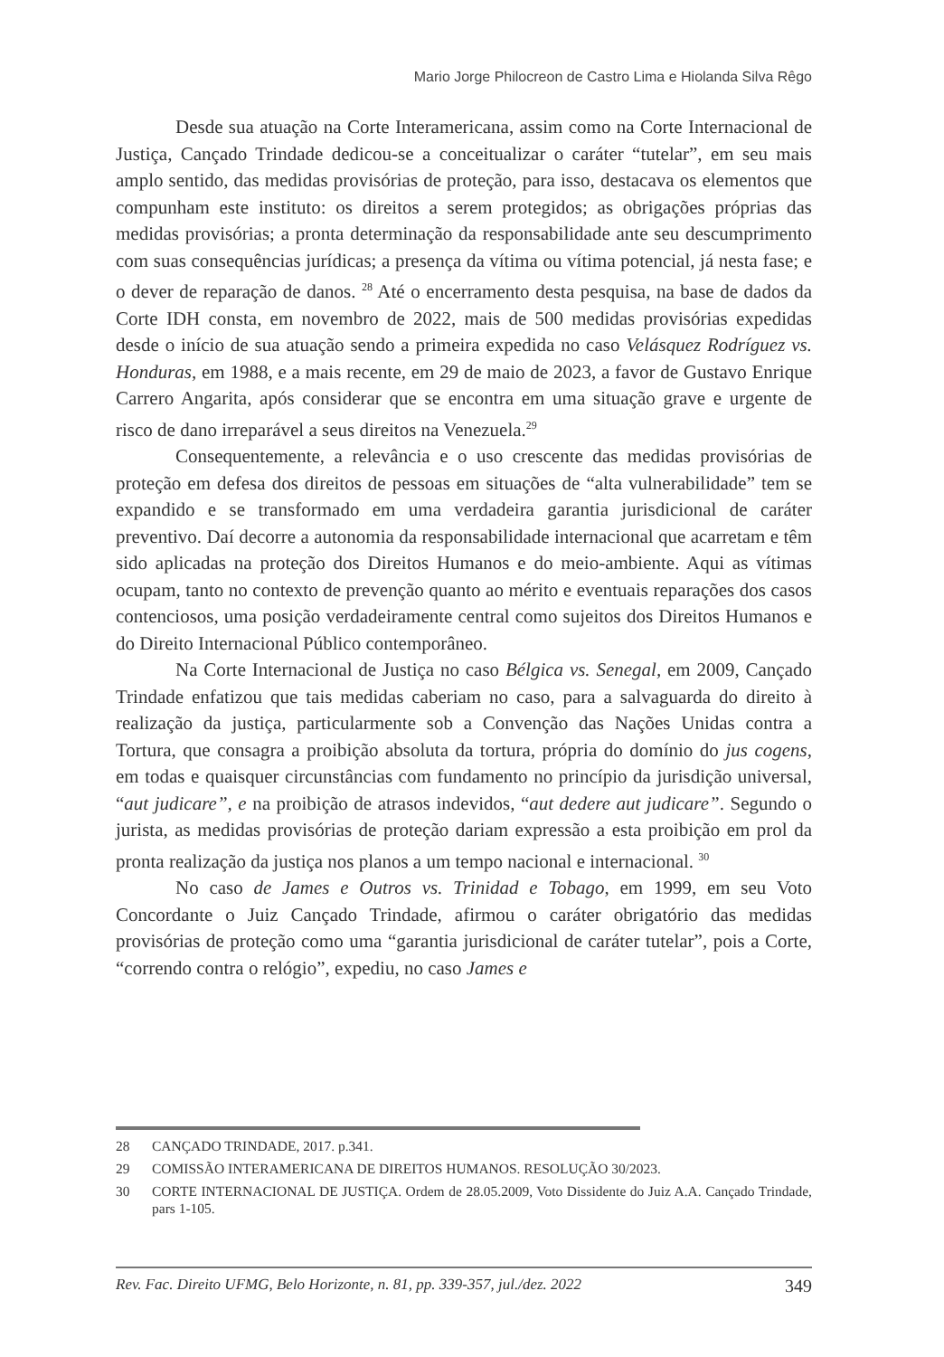Mario Jorge Philocreon de Castro Lima e Hiolanda Silva Rêgo
Desde sua atuação na Corte Interamericana, assim como na Corte Internacional de Justiça, Cançado Trindade dedicou-se a conceitualizar o caráter “tutelar”, em seu mais amplo sentido, das medidas provisórias de proteção, para isso, destacava os elementos que compunham este instituto: os direitos a serem protegidos; as obrigações próprias das medidas provisórias; a pronta determinação da responsabilidade ante seu descumprimento com suas consequências jurídicas; a presença da vítima ou vítima potencial, já nesta fase; e o dever de reparação de danos. <sup>28</sup> Até o encerramento desta pesquisa, na base de dados da Corte IDH consta, em novembro de 2022, mais de 500 medidas provisórias expedidas desde o início de sua atuação sendo a primeira expedida no caso Velásquez Rodríguez vs. Honduras, em 1988, e a mais recente, em 29 de maio de 2023, a favor de Gustavo Enrique Carrero Angarita, após considerar que se encontra em uma situação grave e urgente de risco de dano irreparável a seus direitos na Venezuela.<sup>29</sup>
Consequentemente, a relevância e o uso crescente das medidas provisórias de proteção em defesa dos direitos de pessoas em situações de “alta vulnerabilidade” tem se expandido e se transformado em uma verdadeira garantia jurisdicional de caráter preventivo. Daí decorre a autonomia da responsabilidade internacional que acarretam e têm sido aplicadas na proteção dos Direitos Humanos e do meio-ambiente. Aqui as vítimas ocupam, tanto no contexto de prevenção quanto ao mérito e eventuais reparações dos casos contenciosos, uma posição verdadeiramente central como sujeitos dos Direitos Humanos e do Direito Internacional Público contemporâneo.
Na Corte Internacional de Justiça no caso Bélgica vs. Senegal, em 2009, Cançado Trindade enfatizou que tais medidas caberiam no caso, para a salvaguarda do direito à realização da justiça, particularmente sob a Convenção das Nações Unidas contra a Tortura, que consagra a proibição absoluta da tortura, própria do domínio do jus cogens, em todas e quaisquer circunstâncias com fundamento no princípio da jurisdição universal, “aut judicare”, e na proibição de atrasos indevidos, “aut dedere aut judicare”. Segundo o jurista, as medidas provisórias de proteção dariam expressão a esta proibição em prol da pronta realização da justiça nos planos a um tempo nacional e internacional. <sup>30</sup>
No caso de James e Outros vs. Trinidad e Tobago, em 1999, em seu Voto Concordante o Juiz Cançado Trindade, afirmou o caráter obrigatório das medidas provisórias de proteção como uma “garantia jurisdicional de caráter tutelar”, pois a Corte, “correndo contra o relógio”, expediu, no caso James e
28 CANÇADO TRINDADE, 2017. p.341.
29 COMISSÃO INTERAMERICANA DE DIREITOS HUMANOS. RESOLUÇÃO 30/2023.
30 CORTE INTERNACIONAL DE JUSTIÇA. Ordem de 28.05.2009, Voto Dissidente do Juiz A.A. Cançado Trindade, pars 1-105.
Rev. Fac. Direito UFMG, Belo Horizonte, n. 81, pp. 339-357, jul./dez. 2022 349